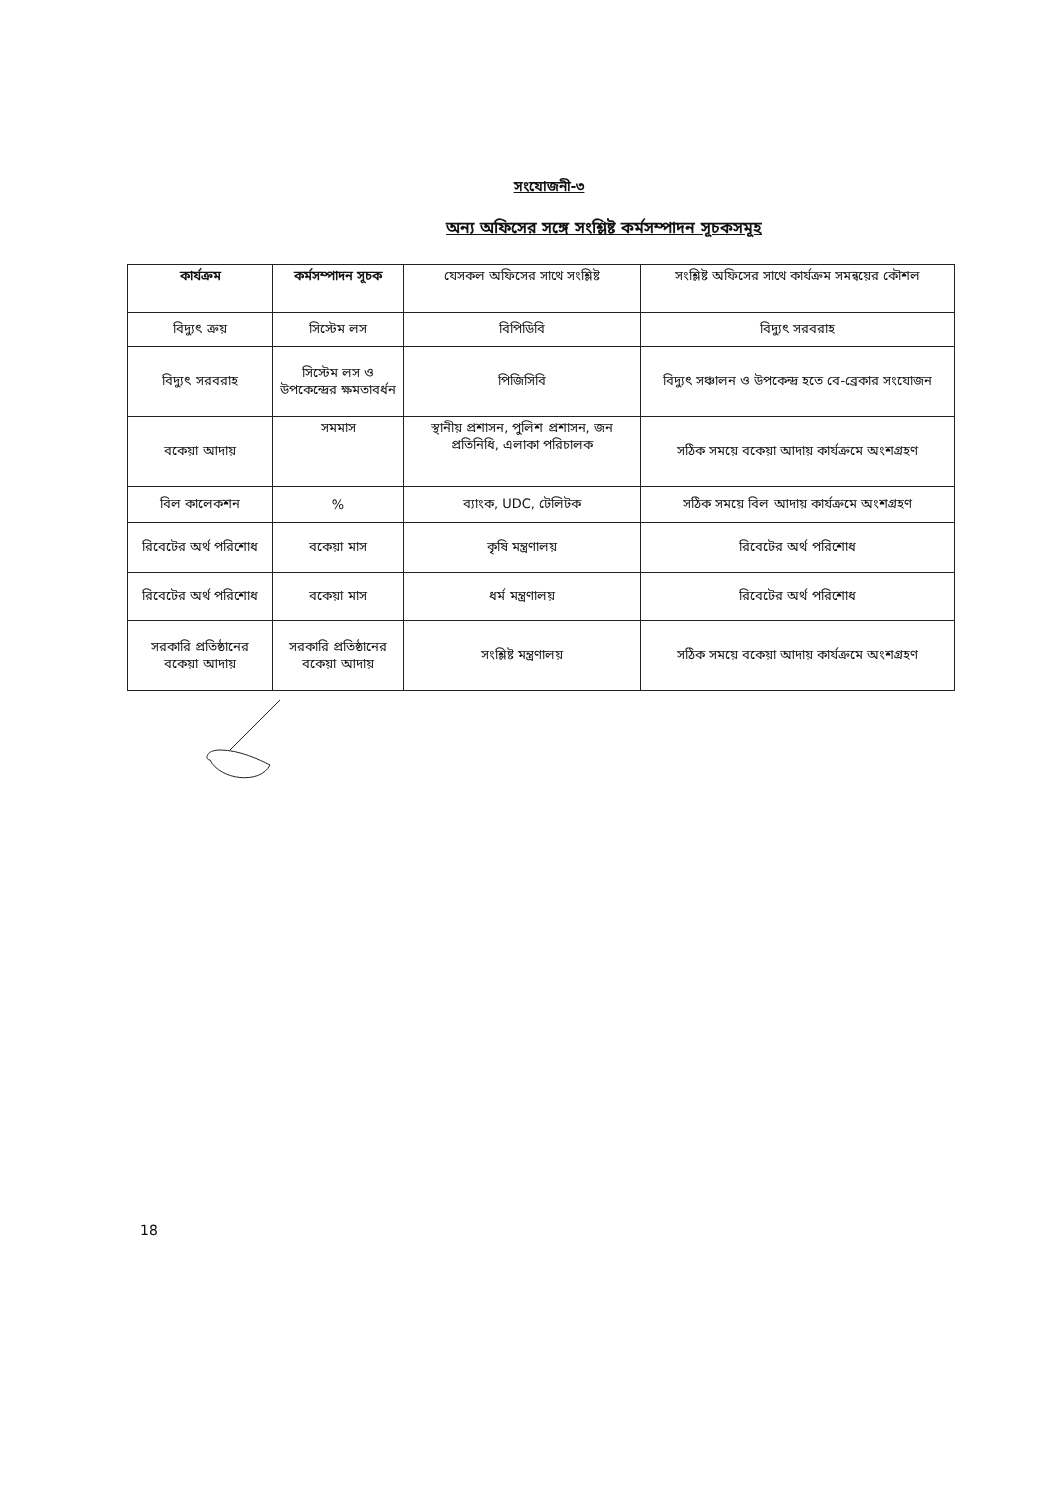সংযোজনী-৩
অন্য অফিসের সঙ্গে সংশ্লিষ্ট কর্মসম্পাদন সূচকসমূহ
| কার্যক্রম | কর্মসম্পাদন সূচক | যেসকল অফিসের সাথে সংশ্লিষ্ট | সংশ্লিষ্ট অফিসের সাথে কার্যক্রম সমন্বয়ের কৌশল |
| --- | --- | --- | --- |
| বিদ্যুৎ ক্রয় | সিস্টেম লস | বিপিডিবি | বিদ্যুৎ সরবরাহ |
| বিদ্যুৎ সরবরাহ | সিস্টেম লস ও উপকেন্দ্রের ক্ষমতাবর্ধন | পিজিসিবি | বিদ্যুৎ সঞ্চালন ও উপকেন্দ্র হতে বে-ব্রেকার সংযোজন |
| বকেয়া আদায় | সমমাস | স্থানীয় প্রশাসন, পুলিশ প্রশাসন, জন প্রতিনিধি, এলাকা পরিচালক | সঠিক সময়ে বকেয়া আদায় কার্যক্রমে অংশগ্রহণ |
| বিল কালেকশন | % | ব্যাংক, UDC, টেলিটক | সঠিক সময়ে বিল আদায় কার্যক্রমে অংশগ্রহণ |
| রিবেটের অর্থ পরিশোধ | বকেয়া মাস | কৃষি মন্ত্রণালয় | রিবেটের অর্থ পরিশোধ |
| রিবেটের অর্থ পরিশোধ | বকেয়া মাস | ধর্ম মন্ত্রণালয় | রিবেটের অর্থ পরিশোধ |
| সরকারি প্রতিষ্ঠানের বকেয়া আদায় | সরকারি প্রতিষ্ঠানের বকেয়া আদায় | সংশ্লিষ্ট মন্ত্রণালয় | সঠিক সময়ে বকেয়া আদায় কার্যক্রমে অংশগ্রহণ |
18